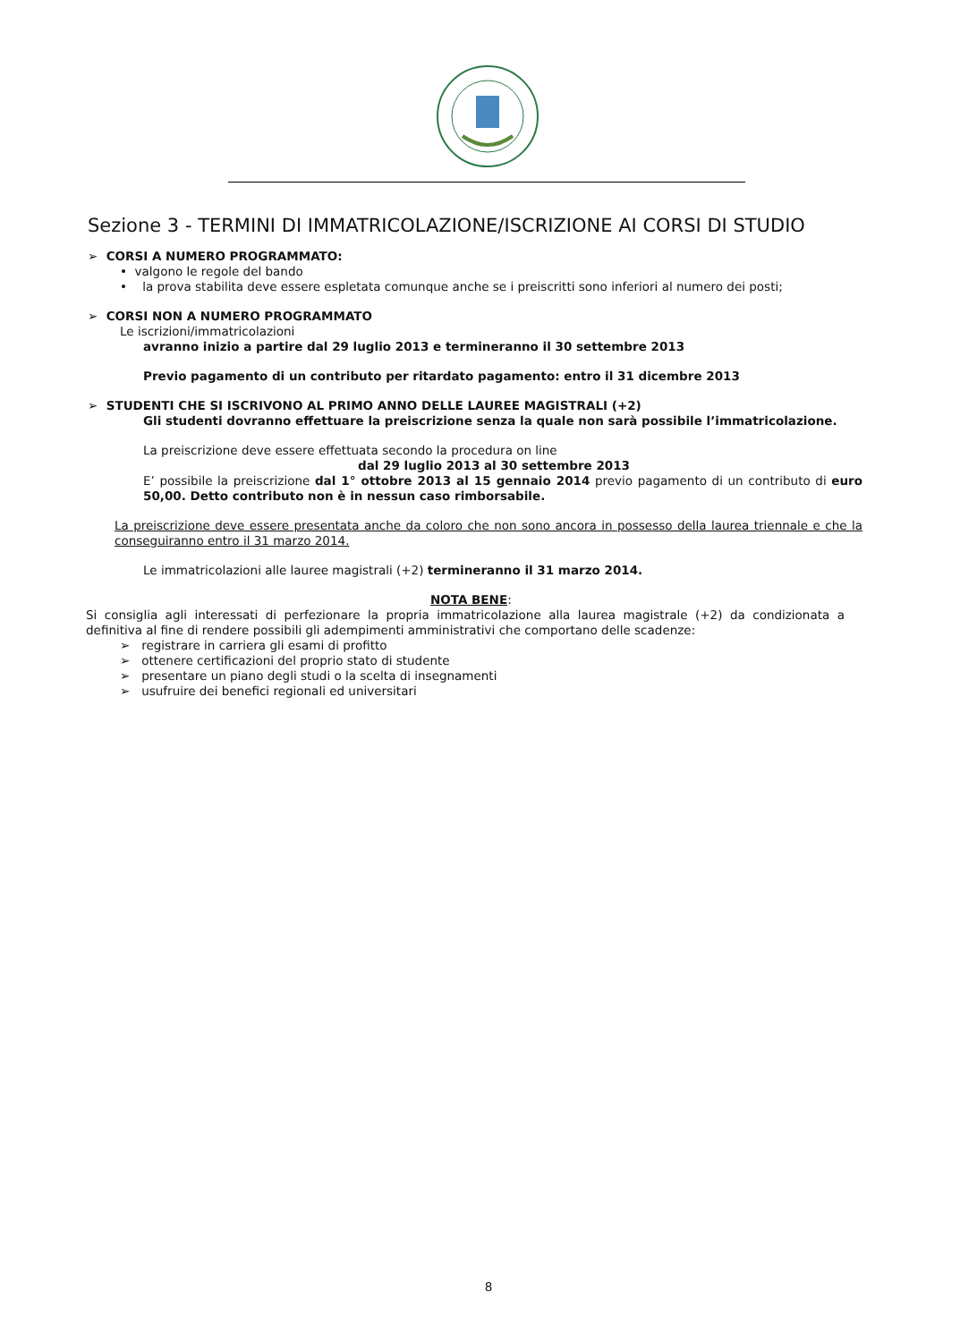Sezione 3 - TERMINI DI IMMATRICOLAZIONE/ISCRIZIONE AI CORSI DI STUDIO
➢ CORSI A NUMERO PROGRAMMATO:
• valgono le regole del bando
• la prova stabilita deve essere espletata comunque anche se i preiscritti sono inferiori al numero dei posti;
➢ CORSI NON A NUMERO PROGRAMMATO
Le iscrizioni/immatricolazioni
avranno inizio a partire dal 29 luglio 2013 e termineranno il 30 settembre 2013
Previo pagamento di un contributo per ritardato pagamento: entro il 31 dicembre 2013
➢ STUDENTI CHE SI ISCRIVONO AL PRIMO ANNO DELLE LAUREE MAGISTRALI (+2)
Gli studenti dovranno effettuare la preiscrizione senza la quale non sarà possibile l’immatricolazione.
La preiscrizione deve essere effettuata secondo la procedura on line
dal 29 luglio 2013 al 30 settembre 2013
E’ possibile la preiscrizione dal 1° ottobre 2013 al 15 gennaio 2014 previo pagamento di un contributo di euro 50,00. Detto contributo non è in nessun caso rimborsabile.
La preiscrizione deve essere presentata anche da coloro che non sono ancora in possesso della laurea triennale e che la conseguiranno entro il 31 marzo 2014.
Le immatricolazioni alle lauree magistrali (+2) termineranno il 31 marzo 2014.
NOTA BENE:
Si consiglia agli interessati di perfezionare la propria immatricolazione alla laurea magistrale (+2) da condizionata a definitiva al fine di rendere possibili gli adempimenti amministrativi che comportano delle scadenze:
➢ registrare in carriera gli esami di profitto
➢ ottenere certificazioni del proprio stato di studente
➢ presentare un piano degli studi o la scelta di insegnamenti
➢ usufruire dei benefici regionali ed universitari
8